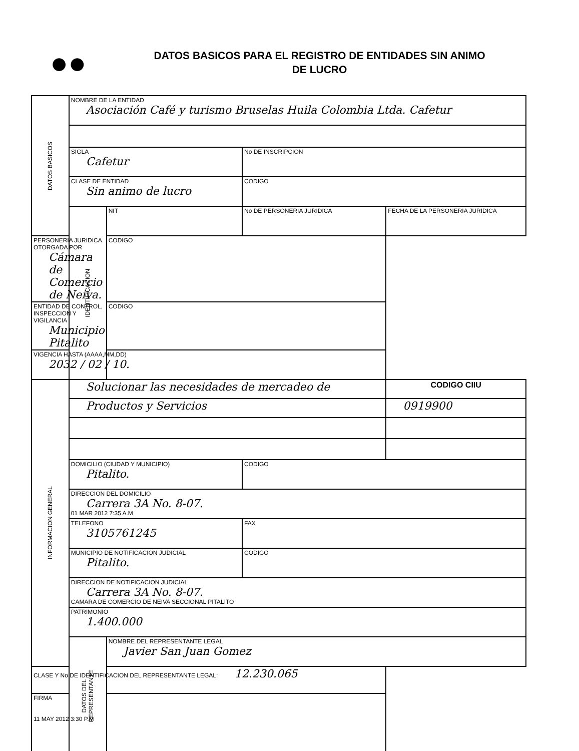●●
DATOS BASICOS PARA EL REGISTRO DE ENTIDADES SIN ANIMO
DE LUCRO
| DATOS BASICOS | NOMBRE DE LA ENTIDAD Asociación Café y turismo Bruselas Huila Colombia Ltda. Cafetur | | | |
| | SIGLA Cafetur | | No DE INSCRIPCION | |
| | CLASE DE ENTIDAD Sin animo de lucro | | CODIGO | |
| | IDENTIFICACION | NIT | No DE PERSONERIA JURIDICA | FECHA DE LA PERSONERIA JURIDICA |
| PERSONERIA JURIDICA OTORGADA POR Cámara de Comercio de Neiva. | | CODIGO | | |
| ENTIDAD DE CONTROL, INSPECCION Y VIGILANCIA Municipio Pitalito | | CODIGO | | |
| VIGENCIA HASTA (AAAA,MM,DD) 2032 / 02 / 10. | | | | |
| INFORMACION GENERAL | Solucionar las necesidades de mercadeo de | | | CODIGO CIIU |
| | Productos y Servicios | | | 0919900 |
| | DOMICILIO (CIUDAD Y MUNICIPIO) Pitalito. | | CODIGO | |
| | DIRECCION DEL DOMICILIO Carrera 3A No. 8-07. 01 MAR 2012 7:35 A.M | | | |
| | TELEFONO 3105761245 | | FAX | |
| | MUNICIPIO DE NOTIFICACION JUDICIAL Pitalito. | | CODIGO | |
| | DIRECCION DE NOTIFICACION JUDICIAL Carrera 3A No. 8-07. CAMARA DE COMERCIO DE NEIVA SECCIONAL PITALITO | | | |
| | PATRIMONIO 1.400.000 | | | |
| | DATOS DEL REPRESENTANTE | NOMBRE DEL REPRESENTANTE LEGAL Javier San Juan Gomez | | |
| CLASE Y No DE IDENTIFICACION DEL REPRESENTANTE LEGAL: 12.230.065 | | | | |
| FIRMA 11 MAY 2012 3:30 P.M | | | | |